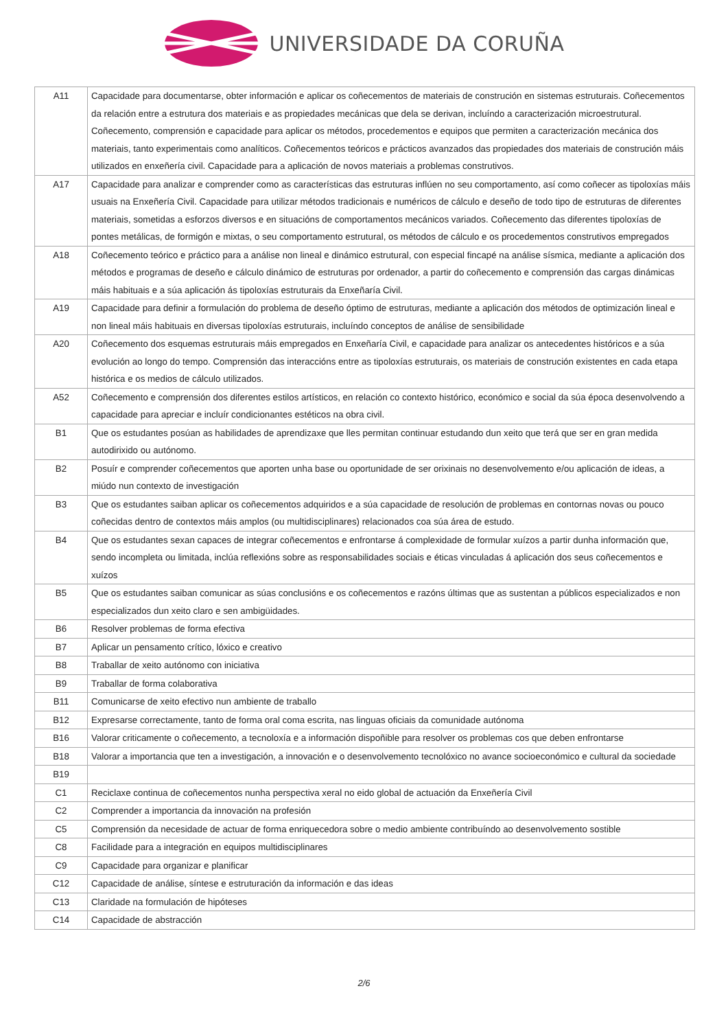UNIVERSIDADE DA CORUÑA
| A11 | Capacidade para documentarse, obter información e aplicar os coñecementos de materiais de construción en sistemas estruturais. Coñecementos da relación entre a estrutura dos materiais e as propiedades mecánicas que dela se derivan, incluíndo a caracterización microestrutural. Coñecemento, comprensión e capacidade para aplicar os métodos, procedementos e equipos que permiten a caracterización mecánica dos materiais, tanto experimentais como analíticos. Coñecementos teóricos e prácticos avanzados das propiedades dos materiais de construción máis utilizados en enxeñería civil. Capacidade para a aplicación de novos materiais a problemas construtivos. |
| A17 | Capacidade para analizar e comprender como as características das estruturas inflúen no seu comportamento, así como coñecer as tipoloxías máis usuais na Enxeñería Civil. Capacidade para utilizar métodos tradicionais e numéricos de cálculo e deseño de todo tipo de estruturas de diferentes materiais, sometidas a esforzos diversos e en situacións de comportamentos mecánicos variados. Coñecemento das diferentes tipoloxías de pontes metálicas, de formigón e mixtas, o seu comportamento estrutural, os métodos de cálculo e os procedementos construtivos empregados |
| A18 | Coñecemento teórico e práctico para a análise non lineal e dinámico estrutural, con especial fincapé na análise sísmica, mediante a aplicación dos métodos e programas de deseño e cálculo dinámico de estruturas por ordenador, a partir do coñecemento e comprensión das cargas dinámicas máis habituais e a súa aplicación ás tipoloxías estruturais da Enxeñaría Civil. |
| A19 | Capacidade para definir a formulación do problema de deseño óptimo de estruturas, mediante a aplicación dos métodos de optimización lineal e non lineal máis habituais en diversas tipoloxías estruturais, incluíndo conceptos de análise de sensibilidade |
| A20 | Coñecemento dos esquemas estruturais máis empregados en Enxeñaría Civil, e capacidade para analizar os antecedentes históricos e a súa evolución ao longo do tempo. Comprensión das interaccións entre as tipoloxías estruturais, os materiais de construción existentes en cada etapa histórica e os medios de cálculo utilizados. |
| A52 | Coñecemento e comprensión dos diferentes estilos artísticos, en relación co contexto histórico, económico e social da súa época desenvolvendo a capacidade para apreciar e incluír condicionantes estéticos na obra civil. |
| B1 | Que os estudantes posúan as habilidades de aprendizaxe que lles permitan continuar estudando dun xeito que terá que ser en gran medida autodirixido ou autónomo. |
| B2 | Posuír e comprender coñecementos que aporten unha base ou oportunidade de ser orixinais no desenvolvemento e/ou aplicación de ideas, a miúdo nun contexto de investigación |
| B3 | Que os estudantes saiban aplicar os coñecementos adquiridos e a súa capacidade de resolución de problemas en contornas novas ou pouco coñecidas dentro de contextos máis amplos (ou multidisciplinares) relacionados coa súa área de estudo. |
| B4 | Que os estudantes sexan capaces de integrar coñecementos e enfrontarse á complexidade de formular xuízos a partir dunha información que, sendo incompleta ou limitada, inclúa reflexións sobre as responsabilidades sociais e éticas vinculadas á aplicación dos seus coñecementos e xuízos |
| B5 | Que os estudantes saiban comunicar as súas conclusións e os coñecementos e razóns últimas que as sustentan a públicos especializados e non especializados dun xeito claro e sen ambigüidades. |
| B6 | Resolver problemas de forma efectiva |
| B7 | Aplicar un pensamento crítico, lóxico e creativo |
| B8 | Traballar de xeito autónomo con iniciativa |
| B9 | Traballar de forma colaborativa |
| B11 | Comunicarse de xeito efectivo nun ambiente de traballo |
| B12 | Expresarse correctamente, tanto de forma oral coma escrita, nas linguas oficiais da comunidade autónoma |
| B16 | Valorar criticamente o coñecemento, a tecnoloxía e a información dispoñible para resolver os problemas cos que deben enfrontarse |
| B18 | Valorar a importancia que ten a investigación, a innovación e o desenvolvemento tecnolóxico no avance socioeconómico e cultural da sociedade |
| B19 | |
| C1 | Reciclaxe continua de coñecementos nunha perspectiva xeral no eido global de actuación da Enxeñería Civil |
| C2 | Comprender a importancia da innovación na profesión |
| C5 | Comprensión da necesidade de actuar de forma enriquecedora sobre o medio ambiente contribuíndo ao desenvolvemento sostible |
| C8 | Facilidade para a integración en equipos multidisciplinares |
| C9 | Capacidade para organizar e planificar |
| C12 | Capacidade de análise, síntese e estruturación da información e das ideas |
| C13 | Claridade na formulación de hipóteses |
| C14 | Capacidade de abstracción |
2/6